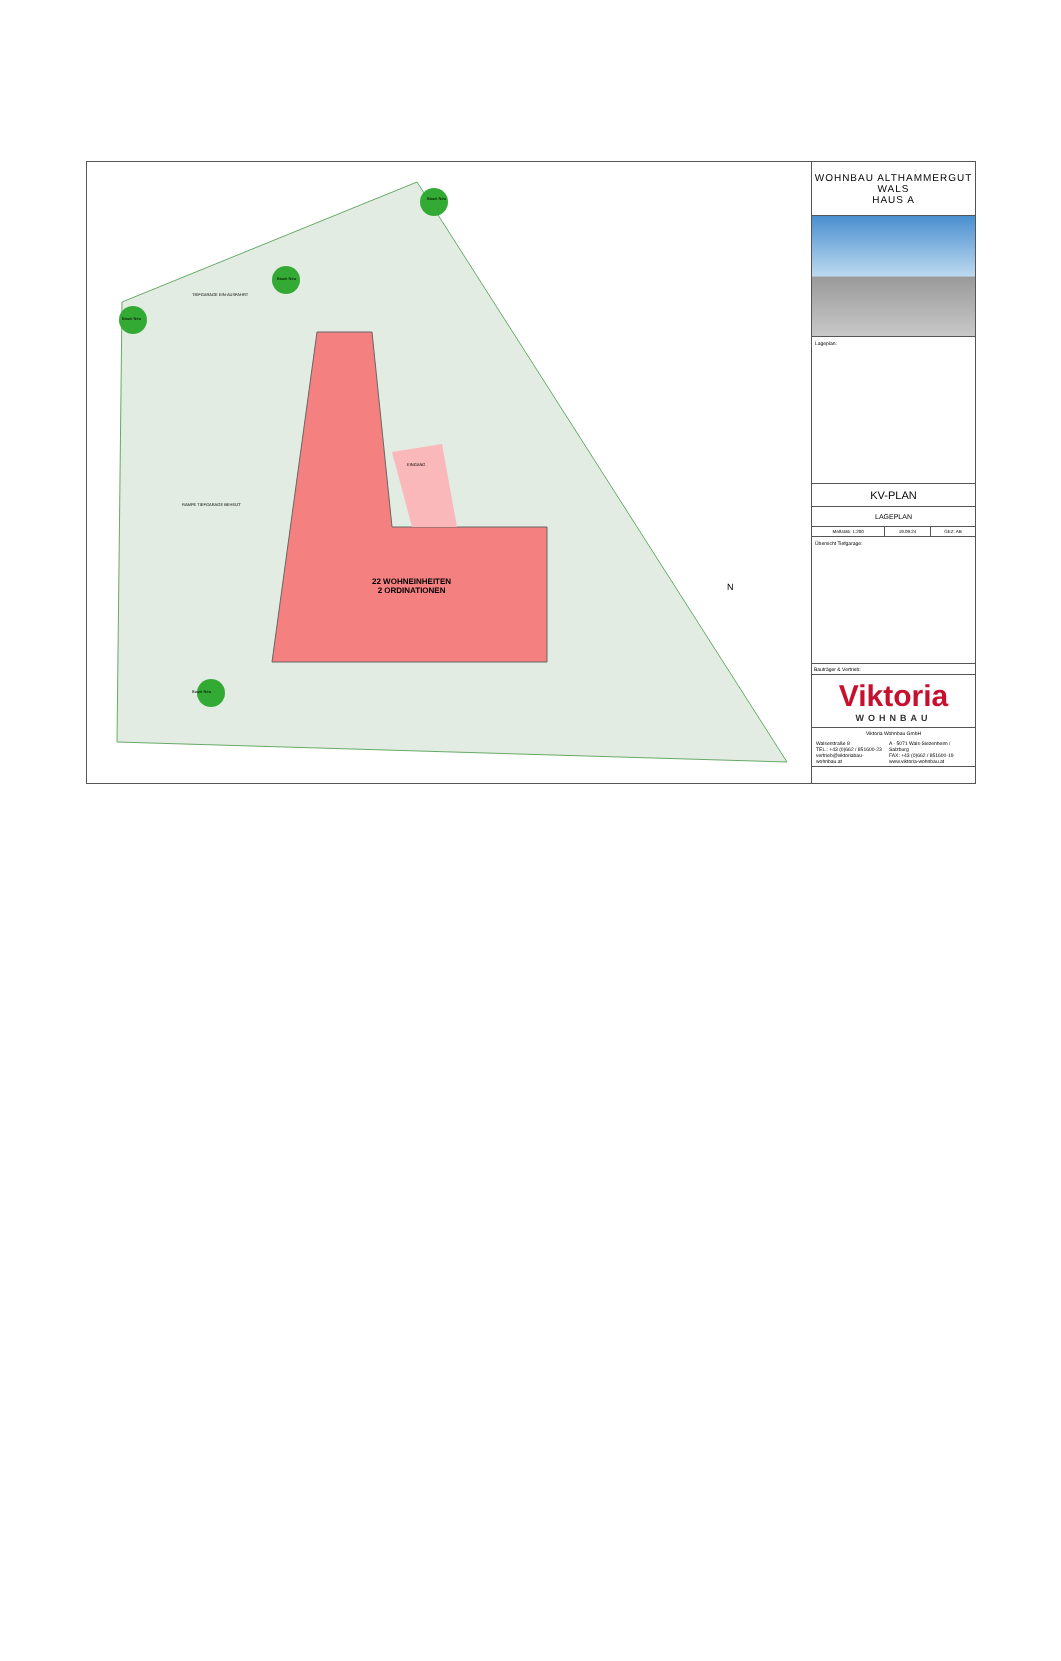22 WOHNEINHEITEN
2 ORDINATIONEN
EINGANG
Baum Neu
Baum Neu
Baum Neu
TIEFGARAGE EIN-AUSFAHRT
RAMPE TIEFGARAGE BEHEIZT
Baum Neu
N
WOHNBAU ALTHAMMERGUT
WALS
HAUS A
Lageplan:
KV-PLAN
LAGEPLAN
| Maßstab: 1:200 | 19.09.24 | GEZ: AB |
Übersicht Tiefgarage:
Bauträger & Vertrieb:
Viktoria
WOHNBAU
Viktoria Wohnbau GmbH
Walserstraße 8
TEL.: +43 (0)662 / 851600-23
vertrieb@viktoriabau-wohnbau.at A - 5071 Wals-Siezenheim / Salzburg
FAX: +43 (0)662 / 851600-19
www.viktoria-wohnbau.at